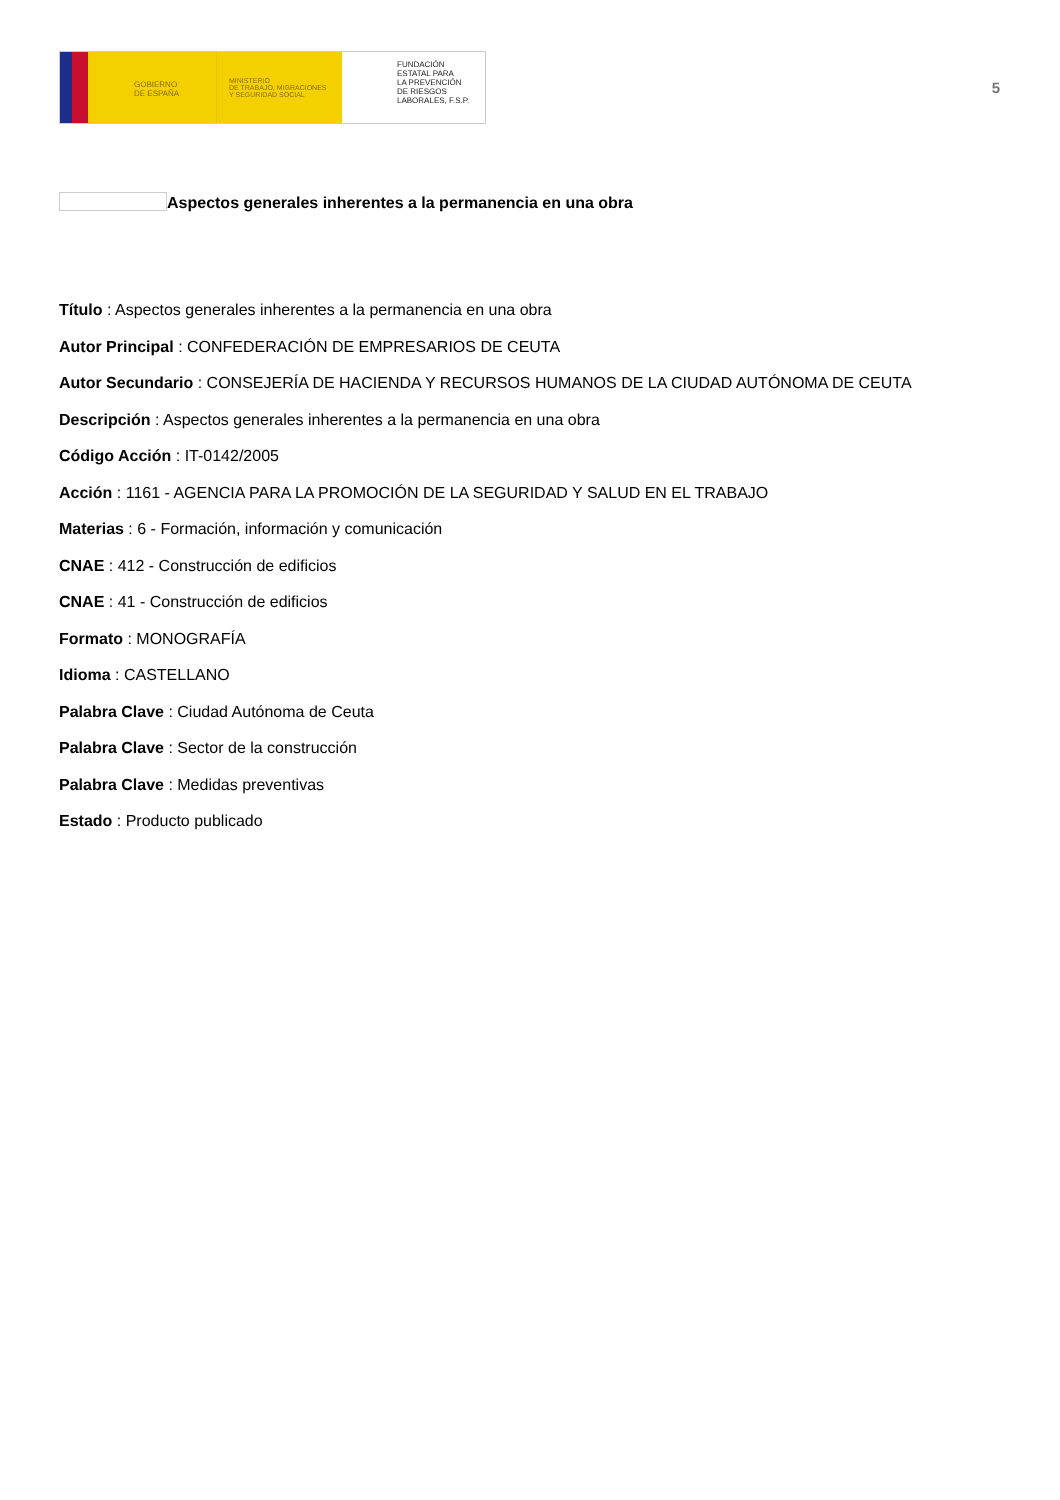GOBIERNO
DE ESPAÑA
MINISTERIO
DE TRABAJO, MIGRACIONES
Y SEGURIDAD SOCIAL
FUNDACIÓN
ESTATAL PARA
LA PREVENCIÓN
DE RIESGOS
LABORALES, F.S.P.
5
Aspectos generales inherentes a la permanencia en una obra
Título : Aspectos generales inherentes a la permanencia en una obra
Autor Principal : CONFEDERACIÓN DE EMPRESARIOS DE CEUTA
Autor Secundario : CONSEJERÍA DE HACIENDA Y RECURSOS HUMANOS DE LA CIUDAD AUTÓNOMA DE CEUTA
Descripción : Aspectos generales inherentes a la permanencia en una obra
Código Acción : IT-0142/2005
Acción : 1161 - AGENCIA PARA LA PROMOCIÓN DE LA SEGURIDAD Y SALUD EN EL TRABAJO
Materias : 6 - Formación, información y comunicación
CNAE : 412 - Construcción de edificios
CNAE : 41 - Construcción de edificios
Formato : MONOGRAFÍA
Idioma : CASTELLANO
Palabra Clave : Ciudad Autónoma de Ceuta
Palabra Clave : Sector de la construcción
Palabra Clave : Medidas preventivas
Estado : Producto publicado